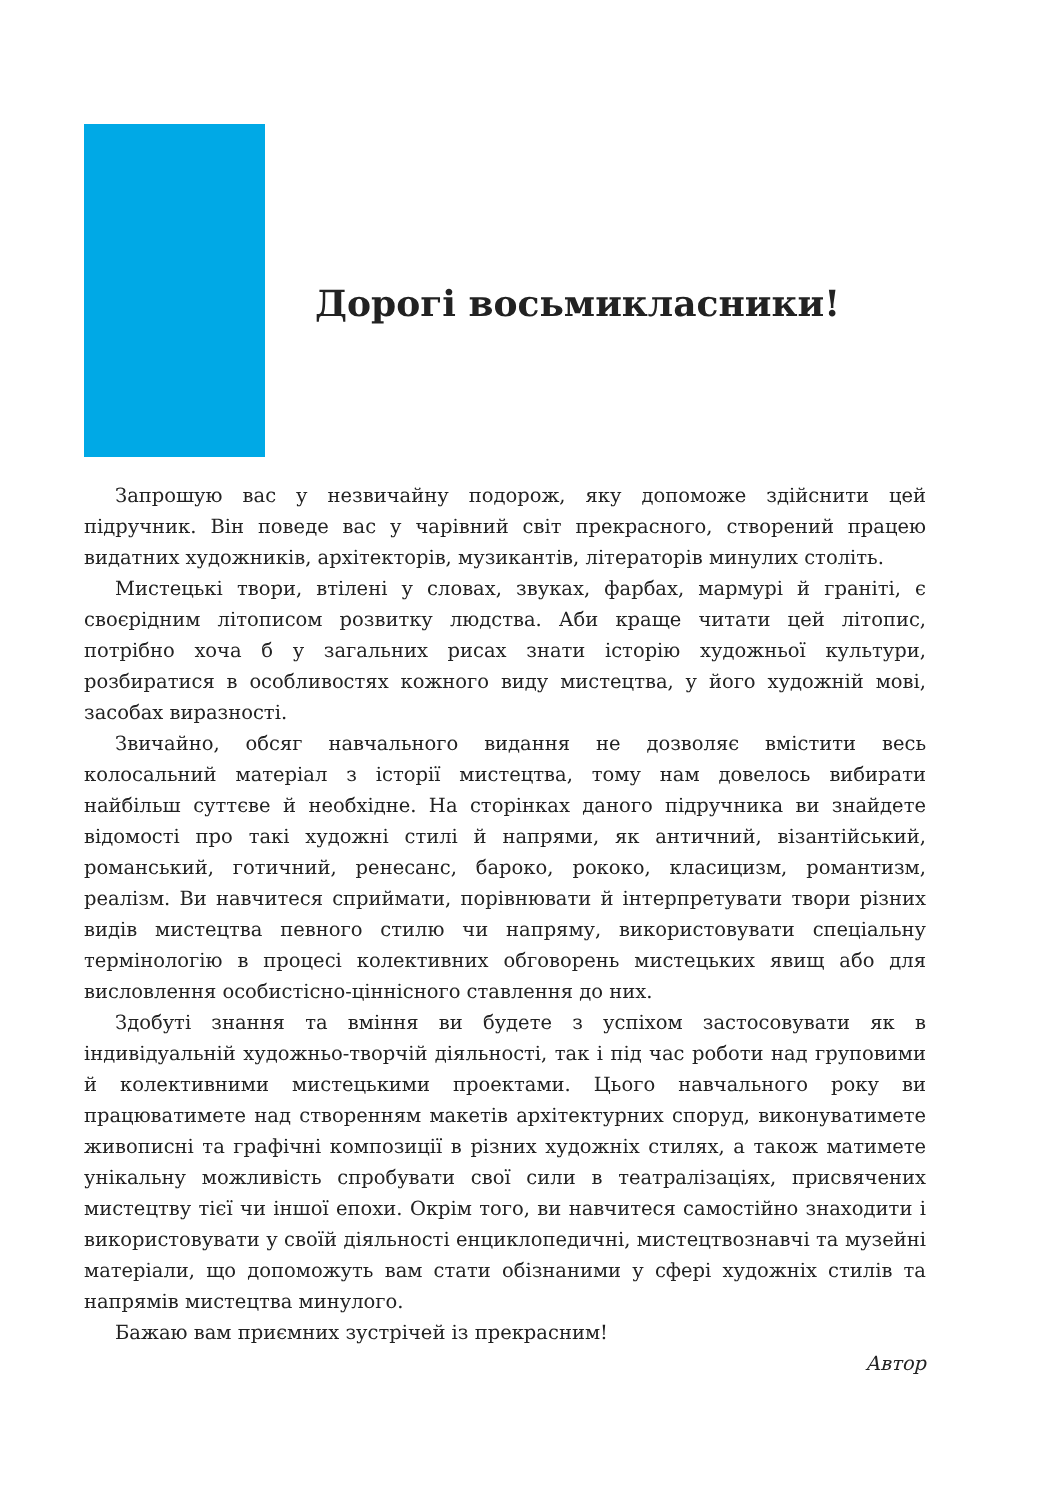Дорогі восьмикласники!
Запрошую вас у незвичайну подорож, яку допоможе здійснити цей підручник. Він поведе вас у чарівний світ прекрасного, створений працею видатних художників, архітекторів, музикантів, літераторів минулих століть.
Мистецькі твори, втілені у словах, звуках, фарбах, мармурі й граніті, є своєрідним літописом розвитку людства. Аби краще читати цей літопис, потрібно хоча б у загальних рисах знати історію художньої культури, розбиратися в особливостях кожного виду мистецтва, у його художній мові, засобах виразності.
Звичайно, обсяг навчального видання не дозволяє вмістити весь колосальний матеріал з історії мистецтва, тому нам довелось вибирати найбільш суттєве й необхідне. На сторінках даного підручника ви знайдете відомості про такі художні стилі й напрями, як античний, візантійський, романський, готичний, ренесанс, бароко, рококо, класицизм, романтизм, реалізм. Ви навчитеся сприймати, порівнювати й інтерпретувати твори різних видів мистецтва певного стилю чи напряму, використовувати спеціальну термінологію в процесі колективних обговорень мистецьких явищ або для висловлення особистісно-ціннісного ставлення до них.
Здобуті знання та вміння ви будете з успіхом застосовувати як в індивідуальній художньо-творчій діяльності, так і під час роботи над груповими й колективними мистецькими проектами. Цього навчального року ви працюватимете над створенням макетів архітектурних споруд, виконуватимете живописні та графічні композиції в різних художніх стилях, а також матимете унікальну можливість спробувати свої сили в театралізаціях, присвячених мистецтву тієї чи іншої епохи. Окрім того, ви навчитеся самостійно знаходити і використовувати у своїй діяльності енциклопедичні, мистецтвознавчі та музейні матеріали, що допоможуть вам стати обізнаними у сфері художніх стилів та напрямів мистецтва минулого.
Бажаю вам приємних зустрічей із прекрасним!
Автор